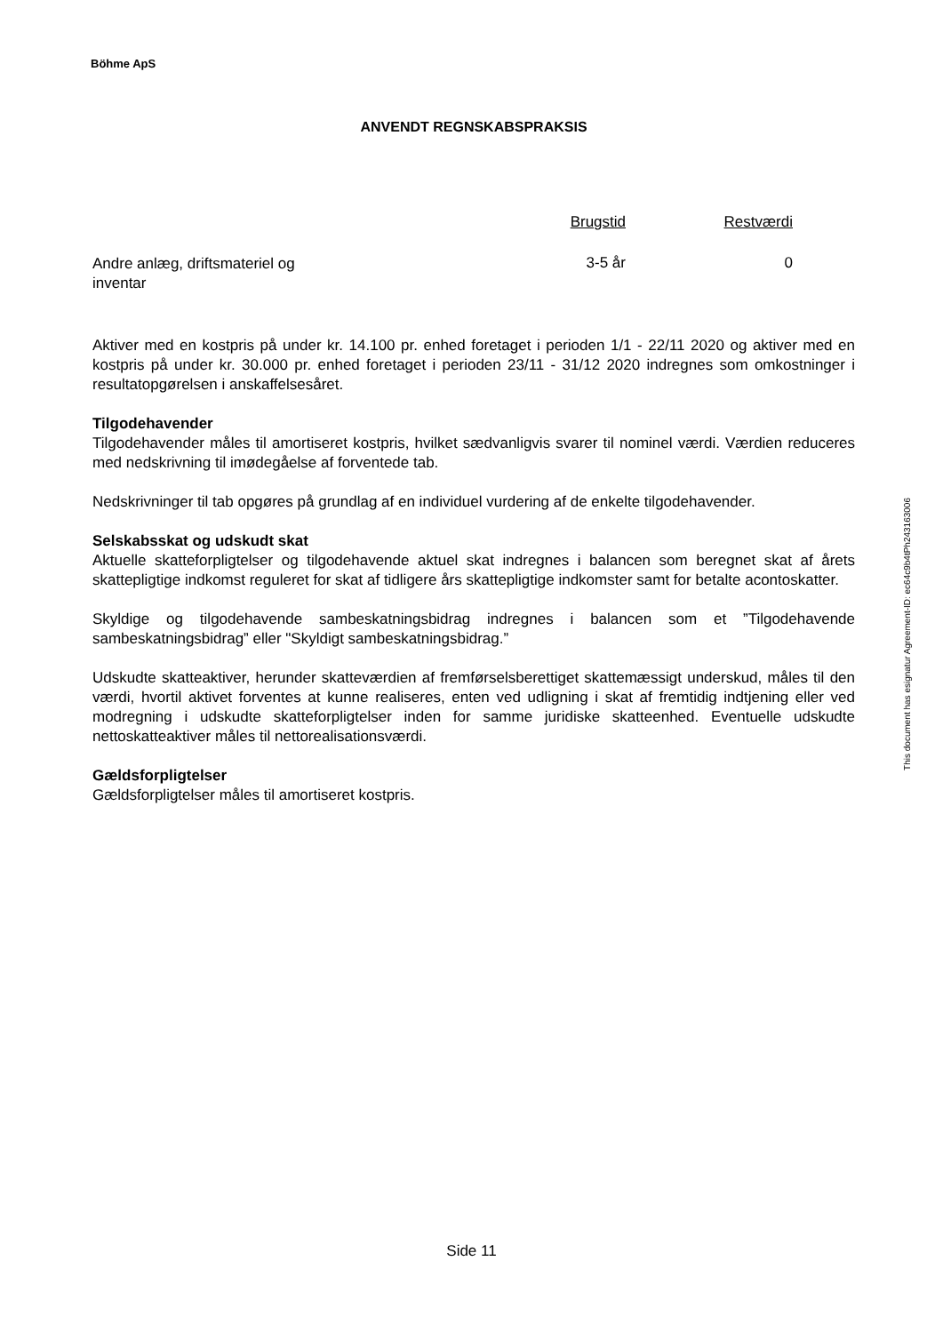Böhme ApS
ANVENDT REGNSKABSPRAKSIS
| | Brugstid | Restværdi |
| --- | --- | --- |
| Andre anlæg, driftsmateriel og inventar | 3-5 år | 0 |
Aktiver med en kostpris på under kr. 14.100 pr. enhed foretaget i perioden 1/1 - 22/11 2020 og aktiver med en kostpris på under kr. 30.000 pr. enhed foretaget i perioden 23/11 - 31/12 2020 indregnes som omkostninger i resultatopgørelsen i anskaffelsesåret.
Tilgodehavender
Tilgodehavender måles til amortiseret kostpris, hvilket sædvanligvis svarer til nominel værdi. Værdien reduceres med nedskrivning til imødegåelse af forventede tab.
Nedskrivninger til tab opgøres på grundlag af en individuel vurdering af de enkelte tilgodehavender.
Selskabsskat og udskudt skat
Aktuelle skatteforpligtelser og tilgodehavende aktuel skat indregnes i balancen som beregnet skat af årets skattepligtige indkomst reguleret for skat af tidligere års skattepligtige indkomster samt for betalte acontoskatter.
Skyldige og tilgodehavende sambeskatningsbidrag indregnes i balancen som et ”Tilgodehavende sambeskatningsbidrag” eller "Skyldigt sambeskatningsbidrag.”
Udskudte skatteaktiver, herunder skatteværdien af fremførselsberettiget skattemæssigt underskud, måles til den værdi, hvortil aktivet forventes at kunne realiseres, enten ved udligning i skat af fremtidig indtjening eller ved modregning i udskudte skatteforpligtelser inden for samme juridiske skatteenhed. Eventuelle udskudte nettoskatteaktiver måles til nettorealisationsværdi.
Gældsforpligtelser
Gældsforpligtelser måles til amortiseret kostpris.
This document has esignatur Agreement-ID: ec64c9b4tPh243163006
Side 11